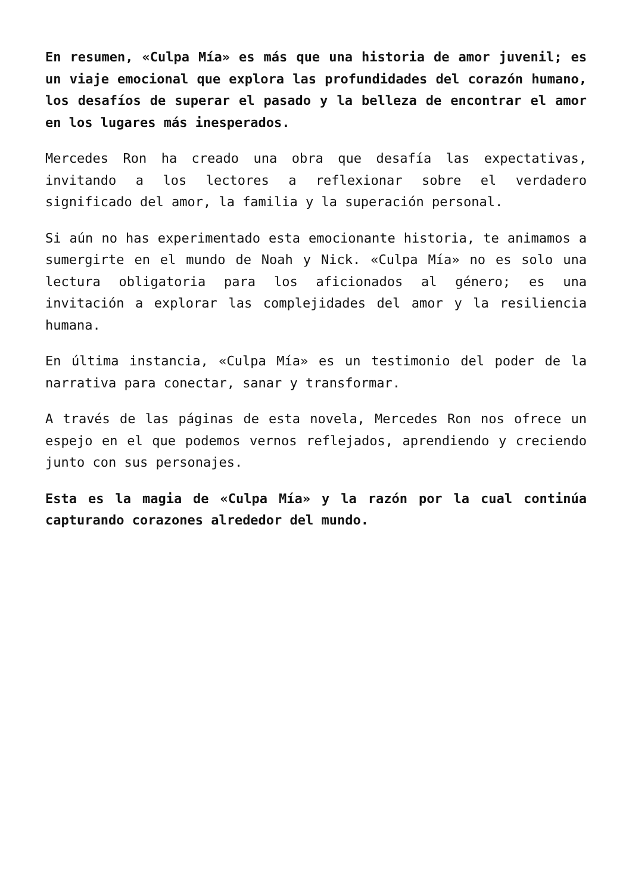En resumen, «Culpa Mía» es más que una historia de amor juvenil; es un viaje emocional que explora las profundidades del corazón humano, los desafíos de superar el pasado y la belleza de encontrar el amor en los lugares más inesperados.
Mercedes Ron ha creado una obra que desafía las expectativas, invitando a los lectores a reflexionar sobre el verdadero significado del amor, la familia y la superación personal.
Si aún no has experimentado esta emocionante historia, te animamos a sumergirte en el mundo de Noah y Nick. «Culpa Mía» no es solo una lectura obligatoria para los aficionados al género; es una invitación a explorar las complejidades del amor y la resiliencia humana.
En última instancia, «Culpa Mía» es un testimonio del poder de la narrativa para conectar, sanar y transformar.
A través de las páginas de esta novela, Mercedes Ron nos ofrece un espejo en el que podemos vernos reflejados, aprendiendo y creciendo junto con sus personajes.
Esta es la magia de «Culpa Mía» y la razón por la cual continúa capturando corazones alrededor del mundo.